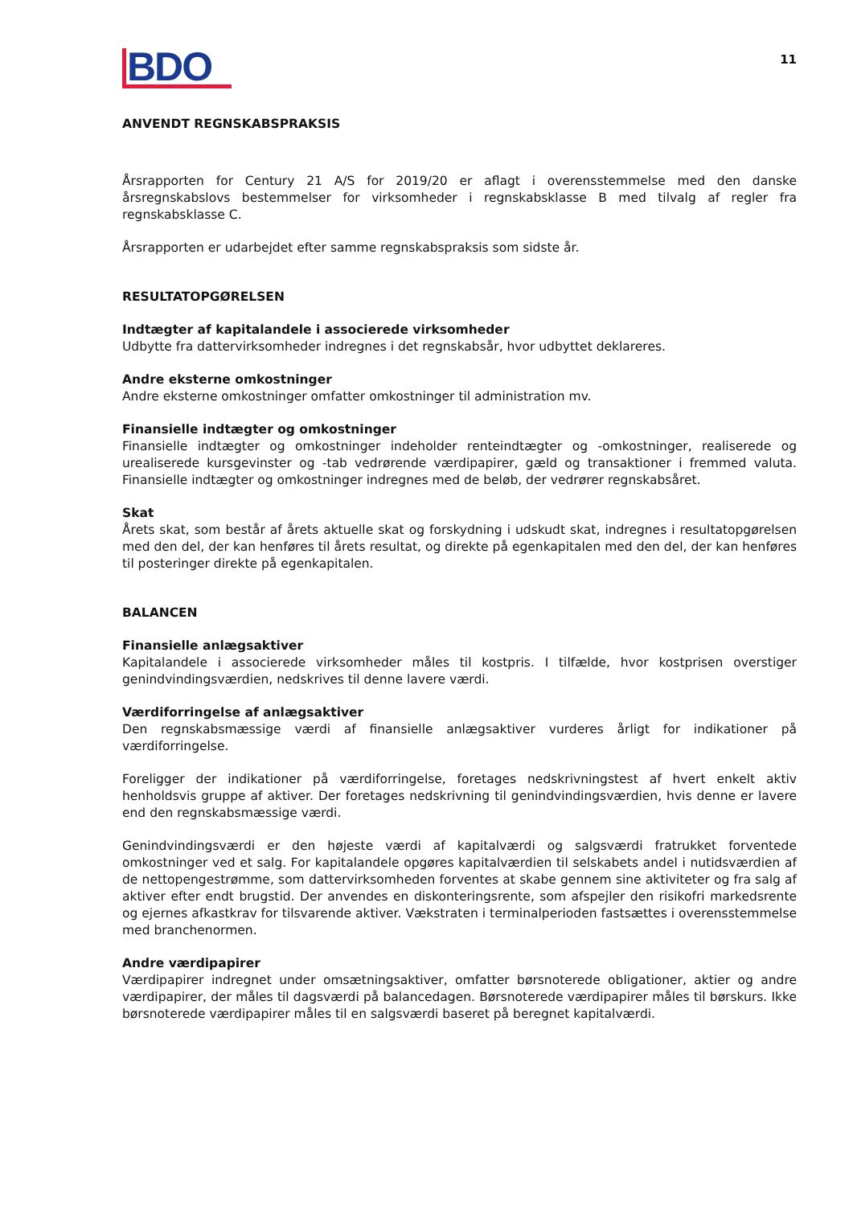BDO
11
ANVENDT REGNSKABSPRAKSIS
Årsrapporten for Century 21 A/S for 2019/20 er aflagt i overensstemmelse med den danske årsregnskabslovs bestemmelser for virksomheder i regnskabsklasse B med tilvalg af regler fra regnskabsklasse C.
Årsrapporten er udarbejdet efter samme regnskabspraksis som sidste år.
RESULTATOPGØRELSEN
Indtægter af kapitalandele i associerede virksomheder
Udbytte fra dattervirksomheder indregnes i det regnskabsår, hvor udbyttet deklareres.
Andre eksterne omkostninger
Andre eksterne omkostninger omfatter omkostninger til administration mv.
Finansielle indtægter og omkostninger
Finansielle indtægter og omkostninger indeholder renteindtægter og -omkostninger, realiserede og urealiserede kursgevinster og -tab vedrørende værdipapirer, gæld og transaktioner i fremmed valuta. Finansielle indtægter og omkostninger indregnes med de beløb, der vedrører regnskabsåret.
Skat
Årets skat, som består af årets aktuelle skat og forskydning i udskudt skat, indregnes i resultatopgørelsen med den del, der kan henføres til årets resultat, og direkte på egenkapitalen med den del, der kan henføres til posteringer direkte på egenkapitalen.
BALANCEN
Finansielle anlægsaktiver
Kapitalandele i associerede virksomheder måles til kostpris. I tilfælde, hvor kostprisen overstiger genindvindingsværdien, nedskrives til denne lavere værdi.
Værdiforringelse af anlægsaktiver
Den regnskabsmæssige værdi af finansielle anlægsaktiver vurderes årligt for indikationer på værdiforringelse.
Foreligger der indikationer på værdiforringelse, foretages nedskrivningstest af hvert enkelt aktiv henholdsvis gruppe af aktiver. Der foretages nedskrivning til genindvindingsværdien, hvis denne er lavere end den regnskabsmæssige værdi.
Genindvindingsværdi er den højeste værdi af kapitalværdi og salgsværdi fratrukket forventede omkostninger ved et salg. For kapitalandele opgøres kapitalværdien til selskabets andel i nutidsværdien af de nettopengestrømme, som dattervirksomheden forventes at skabe gennem sine aktiviteter og fra salg af aktiver efter endt brugstid. Der anvendes en diskonteringsrente, som afspejler den risikofri markedsrente og ejernes afkastkrav for tilsvarende aktiver. Vækstraten i terminalperioden fastsættes i overensstemmelse med branchenormen.
Andre værdipapirer
Værdipapirer indregnet under omsætningsaktiver, omfatter børsnoterede obligationer, aktier og andre værdipapirer, der måles til dagsværdi på balancedagen. Børsnoterede værdipapirer måles til børskurs. Ikke børsnoterede værdipapirer måles til en salgsværdi baseret på beregnet kapitalværdi.